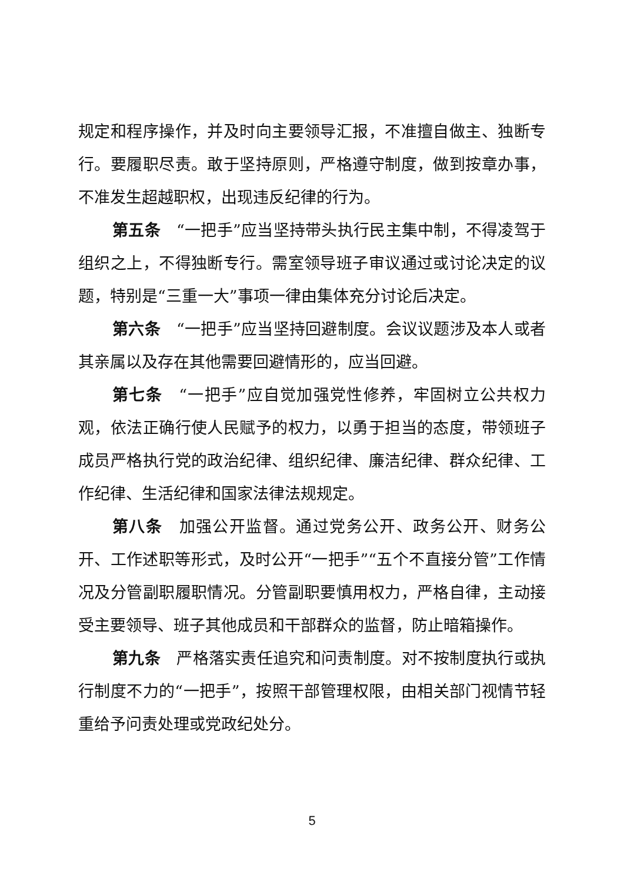规定和程序操作，并及时向主要领导汇报，不准擅自做主、独断专行。要履职尽责。敢于坚持原则，严格遵守制度，做到按章办事，不准发生超越职权，出现违反纪律的行为。
第五条　“一把手”应当坚持带头执行民主集中制，不得凌驾于组织之上，不得独断专行。需室领导班子审议通过或讨论决定的议题，特别是“三重一大”事项一律由集体充分讨论后决定。
第六条　“一把手”应当坚持回避制度。会议议题涉及本人或者其亲属以及存在其他需要回避情形的，应当回避。
第七条　“一把手”应自觉加强党性修养，牢固树立公共权力观，依法正确行使人民赋予的权力，以勇于担当的态度，带领班子成员严格执行党的政治纪律、组织纪律、廉洁纪律、群众纪律、工作纪律、生活纪律和国家法律法规规定。
第八条　加强公开监督。通过党务公开、政务公开、财务公开、工作述职等形式，及时公开“一把手”“五个不直接分管”工作情况及分管副职履职情况。分管副职要慎用权力，严格自律，主动接受主要领导、班子其他成员和干部群众的监督，防止暗箱操作。
第九条　严格落实责任追究和问责制度。对不按制度执行或执行制度不力的“一把手”，按照干部管理权限，由相关部门视情节轻重给予问责处理或党政纪处分。
5